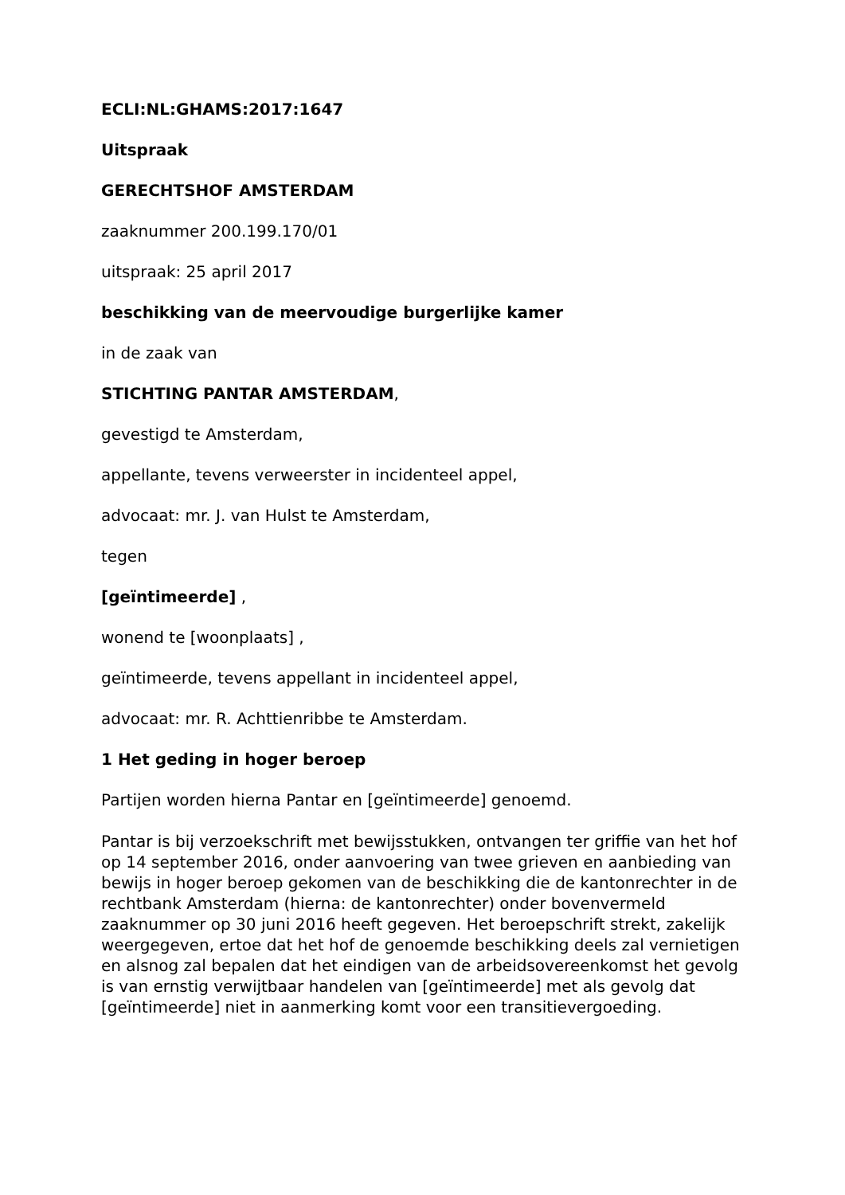ECLI:NL:GHAMS:2017:1647
Uitspraak
GERECHTSHOF AMSTERDAM
zaaknummer 200.199.170/01
uitspraak: 25 april 2017
beschikking van de meervoudige burgerlijke kamer
in de zaak van
STICHTING PANTAR AMSTERDAM,
gevestigd te Amsterdam,
appellante, tevens verweerster in incidenteel appel,
advocaat: mr. J. van Hulst te Amsterdam,
tegen
[geïntimeerde] ,
wonend te [woonplaats] ,
geïntimeerde, tevens appellant in incidenteel appel,
advocaat: mr. R. Achttienribbe te Amsterdam.
1 Het geding in hoger beroep
Partijen worden hierna Pantar en [geïntimeerde] genoemd.
Pantar is bij verzoekschrift met bewijsstukken, ontvangen ter griffie van het hof op 14 september 2016, onder aanvoering van twee grieven en aanbieding van bewijs in hoger beroep gekomen van de beschikking die de kantonrechter in de rechtbank Amsterdam (hierna: de kantonrechter) onder bovenvermeld zaaknummer op 30 juni 2016 heeft gegeven. Het beroepschrift strekt, zakelijk weergegeven, ertoe dat het hof de genoemde beschikking deels zal vernietigen en alsnog zal bepalen dat het eindigen van de arbeidsovereenkomst het gevolg is van ernstig verwijtbaar handelen van [geïntimeerde] met als gevolg dat [geïntimeerde] niet in aanmerking komt voor een transitievergoeding.